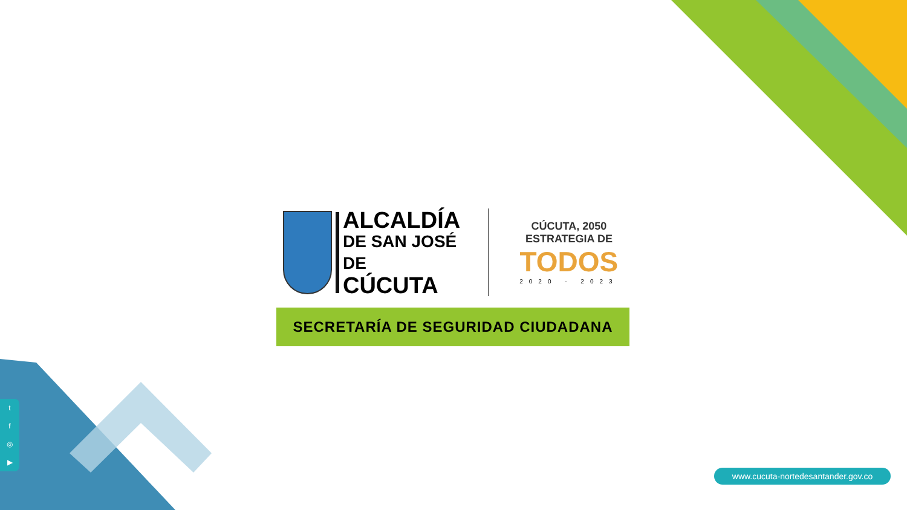ALCALDÍA
DE SAN JOSÉ DE
CÚCUTA
CÚCUTA, 2050 ESTRATEGIA DE
TODOS
2020 - 2023
SECRETARÍA DE SEGURIDAD CIUDADANA
tf
◎
▶
www.cucuta-nortedesantander.gov.co